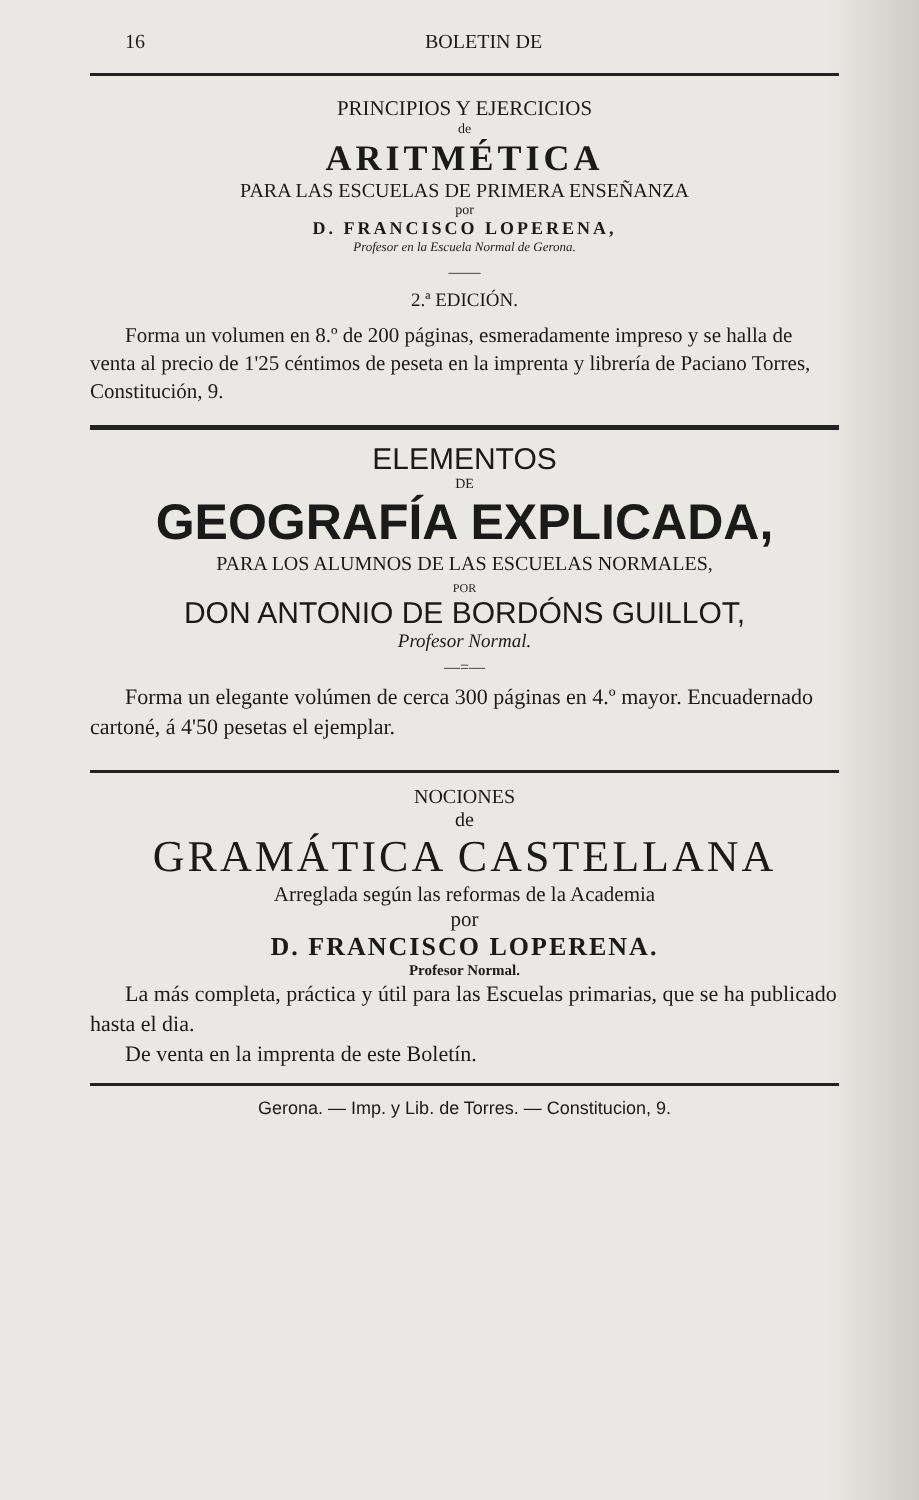16 BOLETIN DE
PRINCIPIOS Y EJERCICIOS
de
ARITMÉTICA
PARA LAS ESCUELAS DE PRIMERA ENSEÑANZA
por
D. FRANCISCO LOPERENA,
Profesor en la Escuela Normal de Gerona.
——
2.ª EDICIÓN.
Forma un volumen en 8.º de 200 páginas, esmeradamente impreso y se halla de venta al precio de 1'25 céntimos de peseta en la imprenta y librería de Paciano Torres, Constitución, 9.
ELEMENTOS
DE
GEOGRAFÍA EXPLICADA,
PARA LOS ALUMNOS DE LAS ESCUELAS NORMALES,
POR
DON ANTONIO DE BORDÓNS GUILLOT,
Profesor Normal.
—=—
Forma un elegante volúmen de cerca 300 páginas en 4.º mayor. Encuadernado cartoné, á 4'50 pesetas el ejemplar.
NOCIONES
de
GRAMÁTICA CASTELLANA
Arreglada según las reformas de la Academia
por
D. FRANCISCO LOPERENA.
Profesor Normal.
La más completa, práctica y útil para las Escuelas primarias, que se ha publicado hasta el dia.
De venta en la imprenta de este Boletín.
Gerona. — Imp. y Lib. de Torres. — Constitucion, 9.